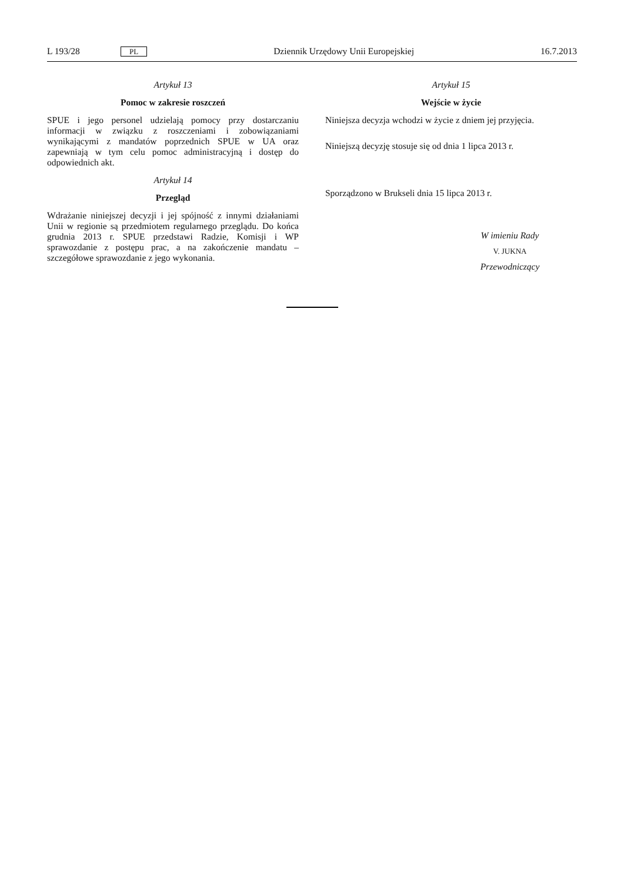L 193/28 PL Dziennik Urzędowy Unii Europejskiej 16.7.2013
Artykuł 13
Pomoc w zakresie roszczeń
SPUE i jego personel udzielają pomocy przy dostarczaniu informacji w związku z roszczeniami i zobowiązaniami wynikającymi z mandatów poprzednich SPUE w UA oraz zapewniają w tym celu pomoc administracyjną i dostęp do odpowiednich akt.
Artykuł 14
Przegląd
Wdrażanie niniejszej decyzji i jej spójność z innymi działaniami Unii w regionie są przedmiotem regularnego przeglądu. Do końca grudnia 2013 r. SPUE przedstawi Radzie, Komisji i WP sprawozdanie z postępu prac, a na zakończenie mandatu – szczegółowe sprawozdanie z jego wykonania.
Artykuł 15
Wejście w życie
Niniejsza decyzja wchodzi w życie z dniem jej przyjęcia.
Niniejszą decyzję stosuje się od dnia 1 lipca 2013 r.
Sporządzono w Brukseli dnia 15 lipca 2013 r.
W imieniu Rady
V. JUKNA
Przewodniczący